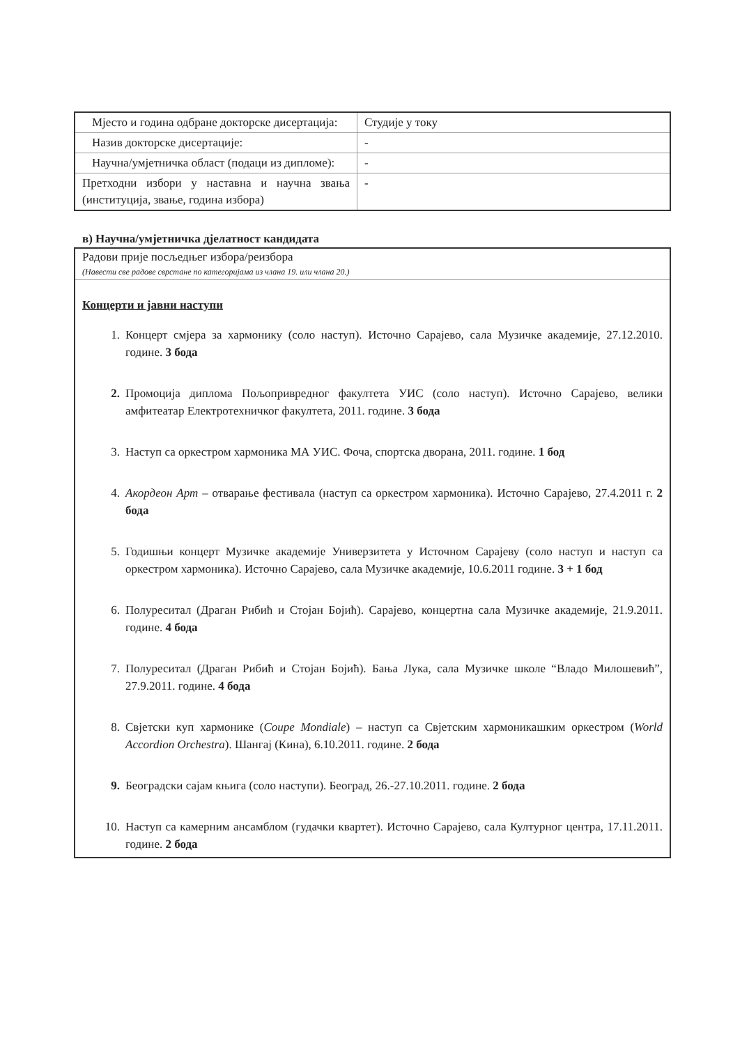| Мјесто и година одбране докторске дисертација: | Студије у току |
| Назив докторске дисертације: | - |
| Научна/умјетничка област (подаци из дипломе): | - |
| Претходни избори у наставна и научна звања (институција, звање, година избора) | - |
в) Научна/умјетничка дјелатност кандидата
Радови прије посљедњег избора/реизбора
(Навести све радове сврстане по категоријама из члана 19. или члана 20.)
Концерти и јавни наступи
1. Концерт смјера за хармонику (соло наступ). Источно Сарајево, сала Музичке академије, 27.12.2010. године. 3 бода
2. Промоција диплома Пољопривредног факултета УИС (соло наступ). Источно Сарајево, велики амфитеатар Електротехничког факултета, 2011. године. 3 бода
3. Наступ са оркестром хармоника МА УИС. Фоча, спортска дворана, 2011. године. 1 бод
4. Акордеон Арт – отварање фестивала (наступ са оркестром хармоника). Источно Сарајево, 27.4.2011 г. 2 бода
5. Годишњи концерт Музичке академије Универзитета у Источном Сарајеву (соло наступ и наступ са оркестром хармоника). Источно Сарајево, сала Музичке академије, 10.6.2011 године. 3 + 1 бод
6. Полуреситал (Драган Рибић и Стојан Бојић). Сарајево, концертна сала Музичке академије, 21.9.2011. године. 4 бода
7. Полуреситал (Драган Рибић и Стојан Бојић). Бања Лука, сала Музичке школе “Владо Милошевић”, 27.9.2011. године. 4 бода
8. Свјетски куп хармонике (Coupe Mondiale) – наступ са Свјетским хармоникашким оркестром (World Accordion Orchestra). Шангај (Кина), 6.10.2011. године. 2 бода
9. Београдски сајам књига (соло наступи). Београд, 26.-27.10.2011. године. 2 бода
10. Наступ са камерним ансамблом (гудачки квартет). Источно Сарајево, сала Културног центра, 17.11.2011. године. 2 бода